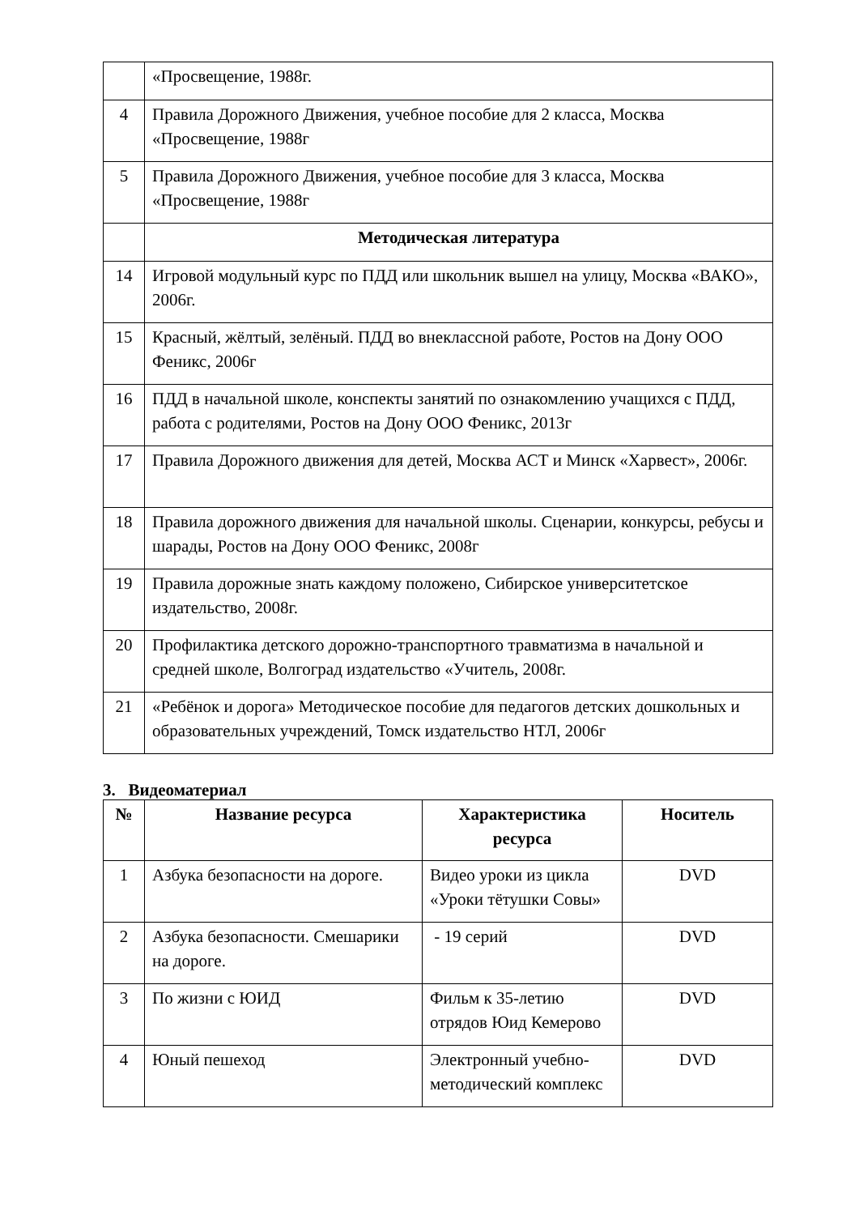| | «Просвещение, 1988г. |
| 4 | Правила Дорожного Движения, учебное пособие для 2 класса, Москва «Просвещение, 1988г |
| 5 | Правила Дорожного Движения, учебное пособие для 3 класса, Москва «Просвещение, 1988г |
| | Методическая литература |
| 14 | Игровой модульный курс по ПДД или школьник вышел на улицу, Москва «ВАКО», 2006г. |
| 15 | Красный, жёлтый, зелёный. ПДД во внеклассной работе, Ростов на Дону ООО Феникс, 2006г |
| 16 | ПДД в начальной школе, конспекты занятий по ознакомлению учащихся с ПДД, работа с родителями, Ростов на Дону ООО Феникс, 2013г |
| 17 | Правила Дорожного движения для детей, Москва АСТ и Минск «Харвест», 2006г. |
| 18 | Правила дорожного движения для начальной школы. Сценарии, конкурсы, ребусы и шарады, Ростов на Дону ООО Феникс, 2008г |
| 19 | Правила дорожные знать каждому положено, Сибирское университетское издательство, 2008г. |
| 20 | Профилактика детского дорожно-транспортного травматизма в начальной и средней школе, Волгоград издательство «Учитель, 2008г. |
| 21 | «Ребёнок и дорога» Методическое пособие для педагогов детских дошкольных и образовательных учреждений, Томск издательство НТЛ, 2006г |
3. Видеоматериал
| № | Название ресурса | Характеристика ресурса | Носитель |
| --- | --- | --- | --- |
| 1 | Азбука безопасности на дороге. | Видео уроки из цикла «Уроки тётушки Совы» | DVD |
| 2 | Азбука безопасности. Смешарики на дороге. | - 19 серий | DVD |
| 3 | По жизни с ЮИД | Фильм к 35-летию отрядов Юид Кемерово | DVD |
| 4 | Юный пешеход | Электронный учебно-методический комплекс | DVD |